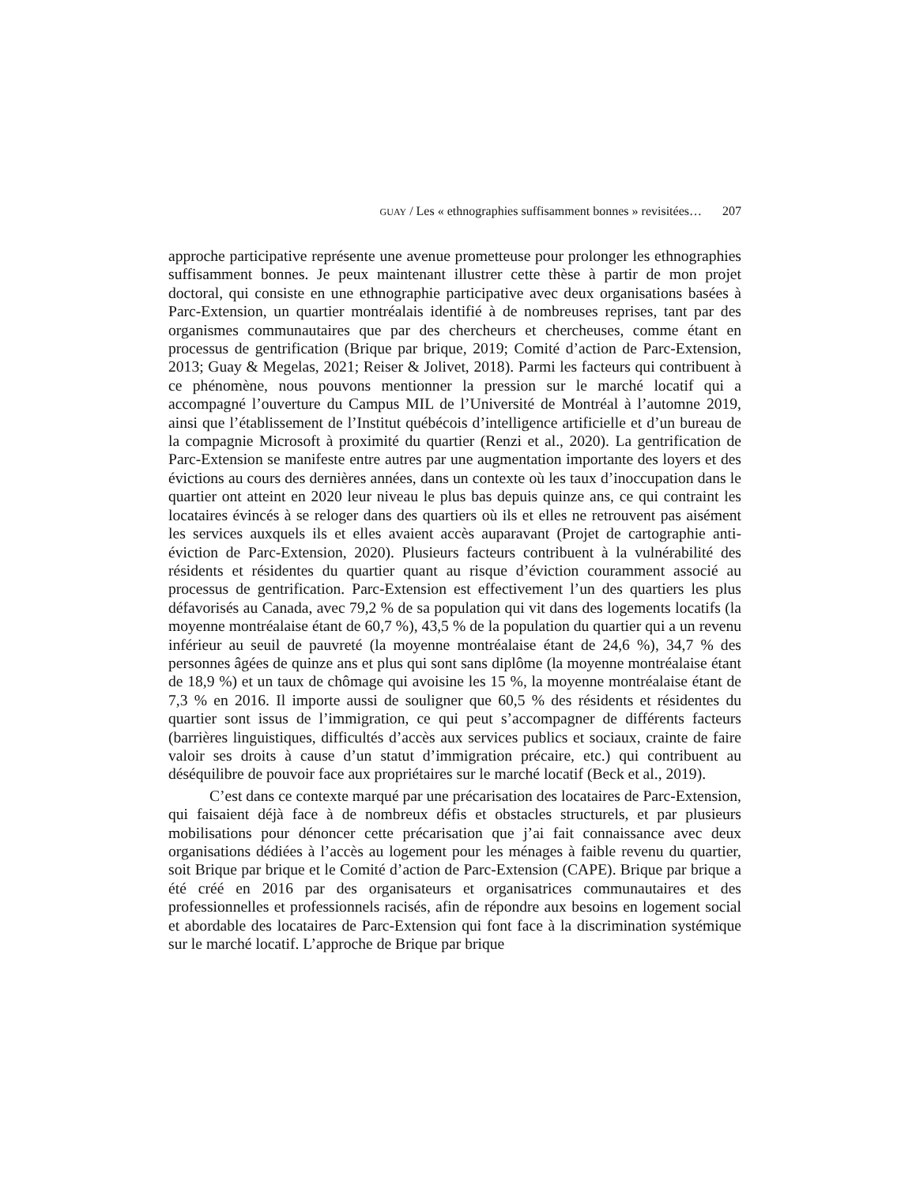GUAY / Les « ethnographies suffisamment bonnes » revisitées… 207
approche participative représente une avenue prometteuse pour prolonger les ethnographies suffisamment bonnes. Je peux maintenant illustrer cette thèse à partir de mon projet doctoral, qui consiste en une ethnographie participative avec deux organisations basées à Parc-Extension, un quartier montréalais identifié à de nombreuses reprises, tant par des organismes communautaires que par des chercheurs et chercheuses, comme étant en processus de gentrification (Brique par brique, 2019; Comité d’action de Parc-Extension, 2013; Guay & Megelas, 2021; Reiser & Jolivet, 2018). Parmi les facteurs qui contribuent à ce phénomène, nous pouvons mentionner la pression sur le marché locatif qui a accompagné l’ouverture du Campus MIL de l’Université de Montréal à l’automne 2019, ainsi que l’établissement de l’Institut québécois d’intelligence artificielle et d’un bureau de la compagnie Microsoft à proximité du quartier (Renzi et al., 2020). La gentrification de Parc-Extension se manifeste entre autres par une augmentation importante des loyers et des évictions au cours des dernières années, dans un contexte où les taux d’inoccupation dans le quartier ont atteint en 2020 leur niveau le plus bas depuis quinze ans, ce qui contraint les locataires évincés à se reloger dans des quartiers où ils et elles ne retrouvent pas aisément les services auxquels ils et elles avaient accès auparavant (Projet de cartographie anti-éviction de Parc-Extension, 2020). Plusieurs facteurs contribuent à la vulnérabilité des résidents et résidentes du quartier quant au risque d’éviction couramment associé au processus de gentrification. Parc-Extension est effectivement l’un des quartiers les plus défavorisés au Canada, avec 79,2 % de sa population qui vit dans des logements locatifs (la moyenne montréalaise étant de 60,7 %), 43,5 % de la population du quartier qui a un revenu inférieur au seuil de pauvreté (la moyenne montréalaise étant de 24,6 %), 34,7 % des personnes âgées de quinze ans et plus qui sont sans diplôme (la moyenne montréalaise étant de 18,9 %) et un taux de chômage qui avoisine les 15 %, la moyenne montréalaise étant de 7,3 % en 2016. Il importe aussi de souligner que 60,5 % des résidents et résidentes du quartier sont issus de l’immigration, ce qui peut s’accompagner de différents facteurs (barrières linguistiques, difficultés d’accès aux services publics et sociaux, crainte de faire valoir ses droits à cause d’un statut d’immigration précaire, etc.) qui contribuent au déséquilibre de pouvoir face aux propriétaires sur le marché locatif (Beck et al., 2019).
C’est dans ce contexte marqué par une précarisation des locataires de Parc-Extension, qui faisaient déjà face à de nombreux défis et obstacles structurels, et par plusieurs mobilisations pour dénoncer cette précarisation que j’ai fait connaissance avec deux organisations dédiées à l’accès au logement pour les ménages à faible revenu du quartier, soit Brique par brique et le Comité d’action de Parc-Extension (CAPE). Brique par brique a été créé en 2016 par des organisateurs et organisatrices communautaires et des professionnelles et professionnels racisés, afin de répondre aux besoins en logement social et abordable des locataires de Parc-Extension qui font face à la discrimination systémique sur le marché locatif. L’approche de Brique par brique